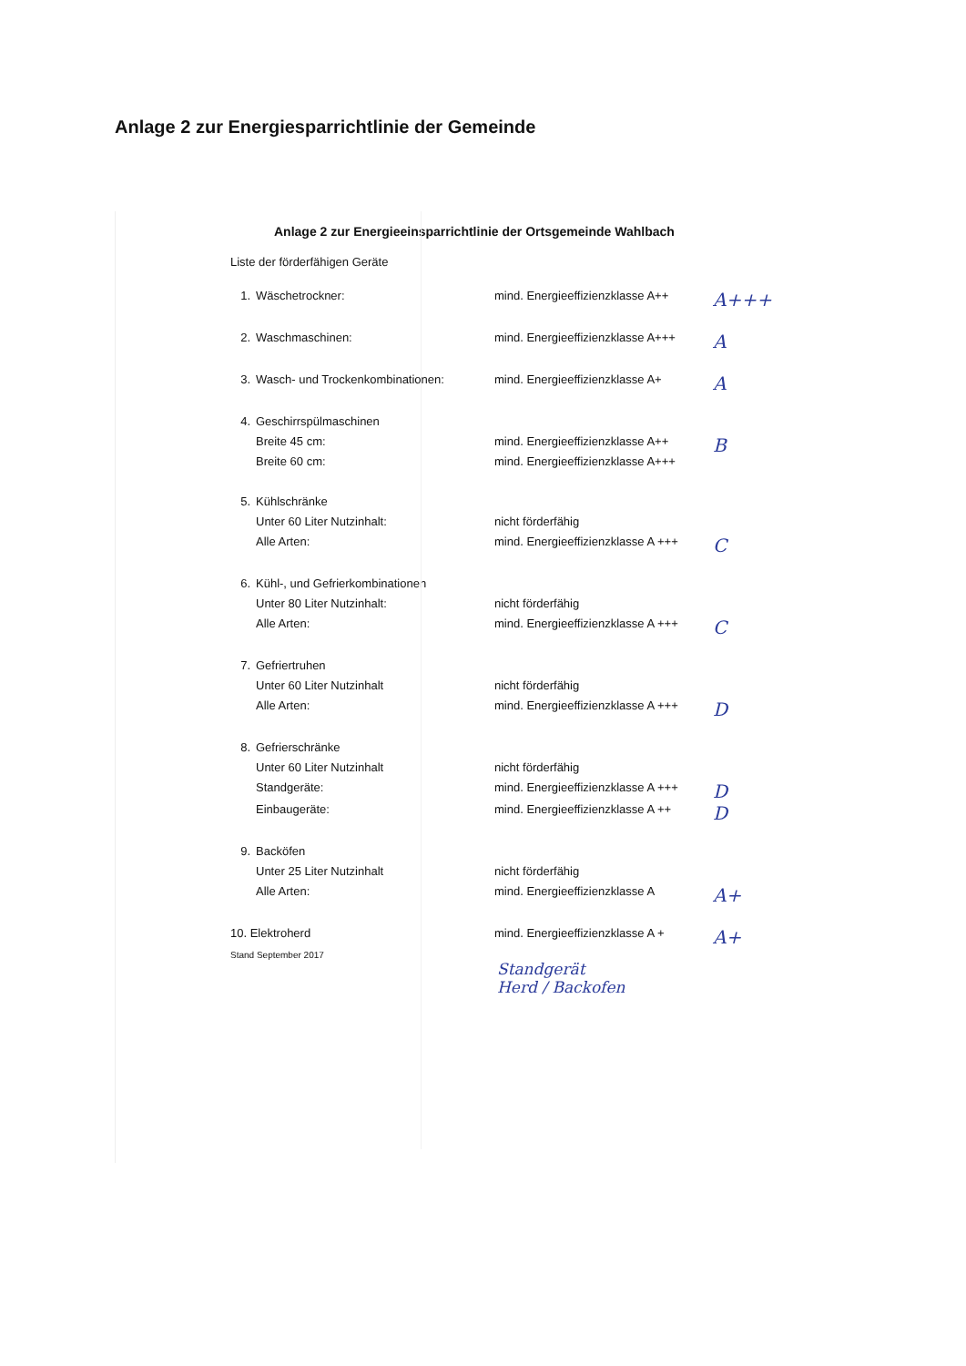Anlage 2 zur Energiesparrichtlinie der Gemeinde
Anlage 2 zur Energieeinsparrichtlinie der Ortsgemeinde Wahlbach
Liste der förderfähigen Geräte
| 1. | Wäschetrockner: | mind. Energieeffizienzklasse A++ | A+++ |
| 2. | Waschmaschinen: | mind. Energieeffizienzklasse A+++ | A |
| 3. | Wasch- und Trockenkombinationen: | mind. Energieeffizienzklasse A+ | A |
| 4. | Geschirrspülmaschinen | | |
| | Breite 45 cm: | mind. Energieeffizienzklasse A++ | B |
| | Breite 60 cm: | mind. Energieeffizienzklasse A+++ | |
| 5. | Kühlschränke | | |
| | Unter 60 Liter Nutzinhalt: | nicht förderfähig | |
| | Alle Arten: | mind. Energieeffizienzklasse A +++ | C |
| 6. | Kühl-, und Gefrierkombinationen | | |
| | Unter 80 Liter Nutzinhalt: | nicht förderfähig | |
| | Alle Arten: | mind. Energieeffizienzklasse A +++ | C |
| 7. | Gefriertruhen | | |
| | Unter 60 Liter Nutzinhalt | nicht förderfähig | |
| | Alle Arten: | mind. Energieeffizienzklasse A +++ | D |
| 8. | Gefrierschränke | | |
| | Unter 60 Liter Nutzinhalt | nicht förderfähig | |
| | Standgeräte: | mind. Energieeffizienzklasse A +++ | D |
| | Einbaugeräte: | mind. Energieeffizienzklasse A ++ | D |
| 9. | Backöfen | | |
| | Unter 25 Liter Nutzinhalt | nicht förderfähig | |
| | Alle Arten: | mind. Energieeffizienzklasse A | A+ |
| 10. Elektroherd | | mind. Energieeffizienzklasse A + | A+ |
Stand September 2017
Standgerät
Herd / Backofen